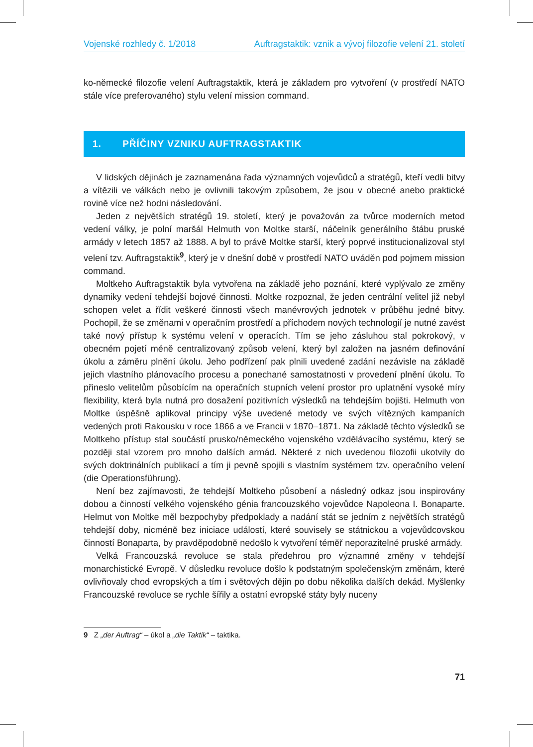Vojenské rozhledy č. 1/2018 Auftragstaktik: vznik a vývoj filozofie velení 21. století
ko-německé filozofie velení Auftragstaktik, která je základem pro vytvoření (v prostředí NATO stále více preferovaného) stylu velení mission command.
1. PŘÍČINY VZNIKU AUFTRAGSTAKTIK
V lidských dějinách je zaznamenána řada významných vojevůdců a stratégů, kteří vedli bitvy a vítězili ve válkách nebo je ovlivnili takovým způsobem, že jsou v obecné anebo praktické rovině více než hodni následování.
Jeden z největších stratégů 19. století, který je považován za tvůrce moderních metod vedení války, je polní maršál Helmuth von Moltke starší, náčelník generálního štábu pruské armády v letech 1857 až 1888. A byl to právě Moltke starší, který poprvé institucionalizoval styl velení tzv. Auftragstaktik<sup>9</sup>, který je v dnešní době v prostředí NATO uváděn pod pojmem mission command.
Moltkeho Auftragstaktik byla vytvořena na základě jeho poznání, které vyplývalo ze změny dynamiky vedení tehdejší bojové činnosti. Moltke rozpoznal, že jeden centrální velitel již nebyl schopen velet a řídit veškeré činnosti všech manévrových jednotek v průběhu jedné bitvy. Pochopil, že se změnami v operačním prostředí a příchodem nových technologií je nutné zavést také nový přístup k systému velení v operacích. Tím se jeho zásluhou stal pokrokový, v obecném pojetí méně centralizovaný způsob velení, který byl založen na jasném definování úkolu a záměru plnění úkolu. Jeho podřízení pak plnili uvedené zadání nezávisle na základě jejich vlastního plánovacího procesu a ponechané samostatnosti v provedení plnění úkolu. To přineslo velitelům působícím na operačních stupních velení prostor pro uplatnění vysoké míry flexibility, která byla nutná pro dosažení pozitivních výsledků na tehdejším bojišti. Helmuth von Moltke úspěšně aplikoval principy výše uvedené metody ve svých vítězných kampaních vedených proti Rakousku v roce 1866 a ve Francii v 1870–1871. Na základě těchto výsledků se Moltkeho přístup stal součástí prusko/německého vojenského vzdělávacího systému, který se později stal vzorem pro mnoho dalších armád. Některé z nich uvedenou filozofii ukotvily do svých doktrinálních publikací a tím ji pevně spojili s vlastním systémem tzv. operačního velení (die Operationsführung).
Není bez zajímavosti, že tehdejší Moltkeho působení a následný odkaz jsou inspirovány dobou a činností velkého vojenského génia francouzského vojevůdce Napoleona I. Bonaparte. Helmut von Moltke měl bezpochyby předpoklady a nadání stát se jedním z největších stratégů tehdejší doby, nicméně bez iniciace událostí, které souvisely se státnickou a vojevůdcovskou činností Bonaparta, by pravděpodobně nedošlo k vytvoření téměř neporazitelné pruské armády.
Velká Francouzská revoluce se stala předehrou pro významné změny v tehdejší monarchistické Evropě. V důsledku revoluce došlo k podstatným společenským změnám, které ovlivňovaly chod evropských a tím i světových dějin po dobu několika dalších dekád. Myšlenky Francouzské revoluce se rychle šířily a ostatní evropské státy byly nuceny
9 Z „der Auftrag“ – úkol a „die Taktik“ – taktika.
71